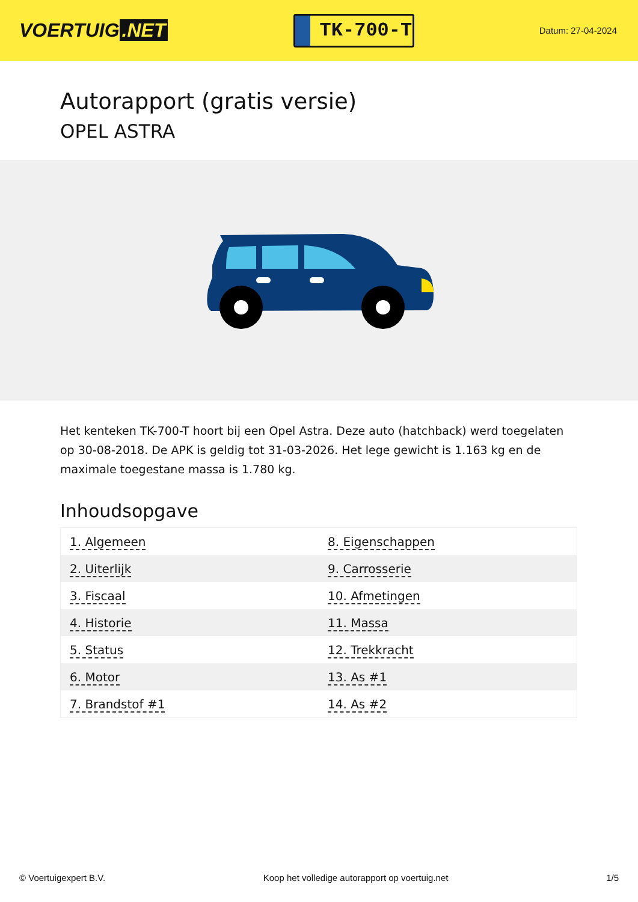VOERTUIG.NET
TK-700-T
Datum: 27-04-2024
Autorapport (gratis versie)
OPEL ASTRA
Het kenteken TK-700-T hoort bij een Opel Astra. Deze auto (hatchback) werd toegelaten op 30-08-2018. De APK is geldig tot 31-03-2026. Het lege gewicht is 1.163 kg en de maximale toegestane massa is 1.780 kg.
Inhoudsopgave
| 1. Algemeen | 8. Eigenschappen |
| 2. Uiterlijk | 9. Carrosserie |
| 3. Fiscaal | 10. Afmetingen |
| 4. Historie | 11. Massa |
| 5. Status | 12. Trekkracht |
| 6. Motor | 13. As #1 |
| 7. Brandstof #1 | 14. As #2 |
© Voertuigexpert B.V. Koop het volledige autorapport op voertuig.net 1/5